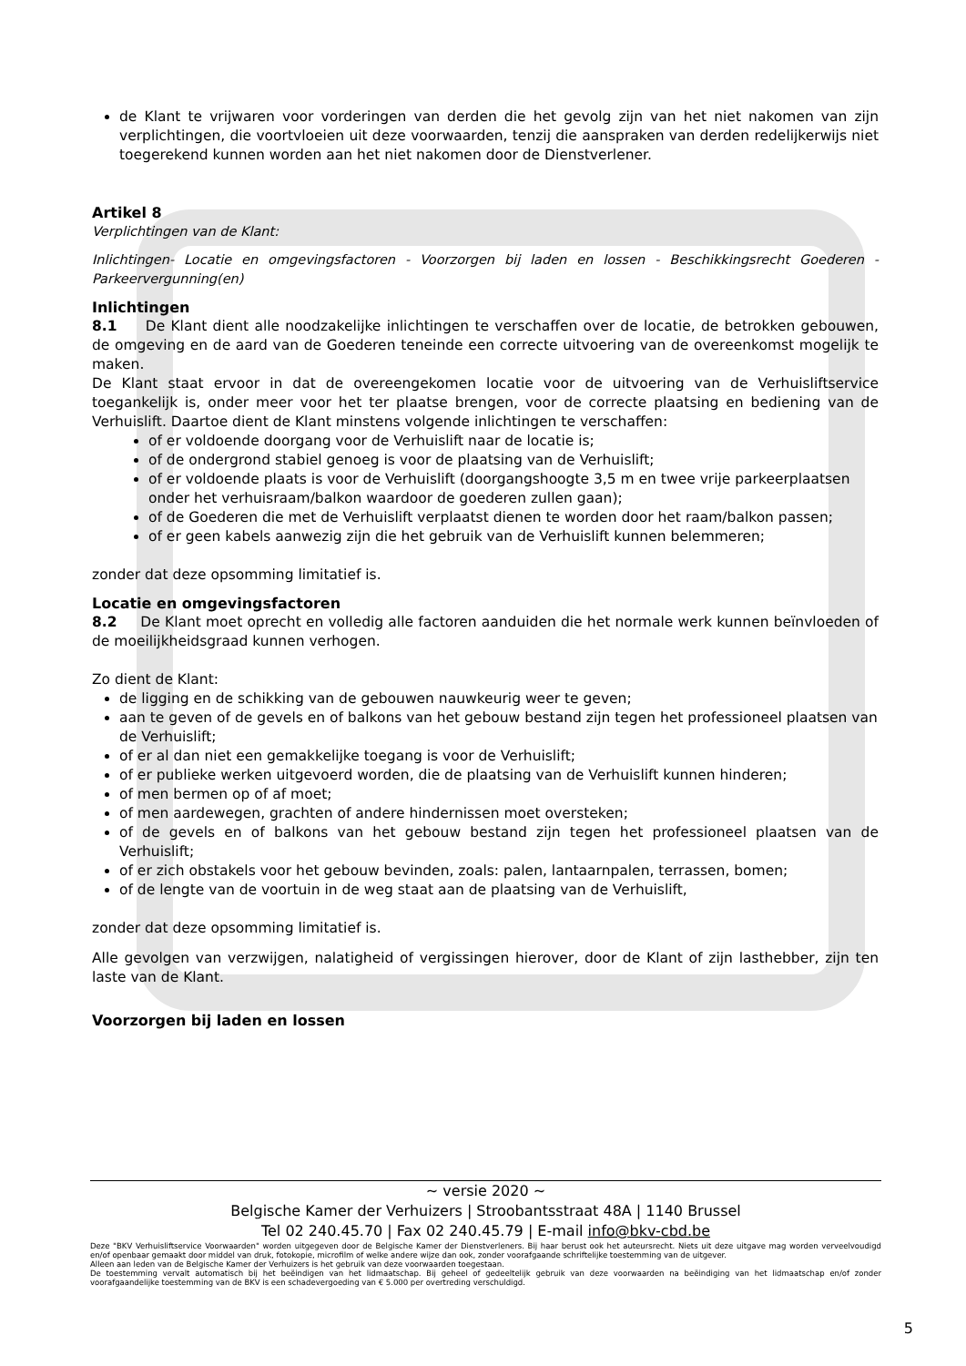de Klant te vrijwaren voor vorderingen van derden die het gevolg zijn van het niet nakomen van zijn verplichtingen, die voortvloeien uit deze voorwaarden, tenzij die aanspraken van derden redelijkerwijs niet toegerekend kunnen worden aan het niet nakomen door de Dienstverlener.
Artikel 8
Verplichtingen van de Klant:
Inlichtingen- Locatie en omgevingsfactoren - Voorzorgen bij laden en lossen - Beschikkingsrecht Goederen - Parkeervergunning(en)
Inlichtingen
8.1 De Klant dient alle noodzakelijke inlichtingen te verschaffen over de locatie, de betrokken gebouwen, de omgeving en de aard van de Goederen teneinde een correcte uitvoering van de overeenkomst mogelijk te maken.
De Klant staat ervoor in dat de overeengekomen locatie voor de uitvoering van de Verhuisliftservice toegankelijk is, onder meer voor het ter plaatse brengen, voor de correcte plaatsing en bediening van de Verhuislift. Daartoe dient de Klant minstens volgende inlichtingen te verschaffen:
of er voldoende doorgang voor de Verhuislift naar de locatie is;
of de ondergrond stabiel genoeg is voor de plaatsing van de Verhuislift;
of er voldoende plaats is voor de Verhuislift (doorgangshoogte 3,5 m en twee vrije parkeerplaatsen onder het verhuisraam/balkon waardoor de goederen zullen gaan);
of de Goederen die met de Verhuislift verplaatst dienen te worden door het raam/balkon passen;
of er geen kabels aanwezig zijn die het gebruik van de Verhuislift kunnen belemmeren;
zonder dat deze opsomming limitatief is.
Locatie en omgevingsfactoren
8.2 De Klant moet oprecht en volledig alle factoren aanduiden die het normale werk kunnen beïnvloeden of de moeilijkheidsgraad kunnen verhogen.
Zo dient de Klant:
de ligging en de schikking van de gebouwen nauwkeurig weer te geven;
aan te geven of de gevels en of balkons van het gebouw bestand zijn tegen het professioneel plaatsen van de Verhuislift;
of er al dan niet een gemakkelijke toegang is voor de Verhuislift;
of er publieke werken uitgevoerd worden, die de plaatsing van de Verhuislift kunnen hinderen;
of men bermen op of af moet;
of men aardewegen, grachten of andere hindernissen moet oversteken;
of de gevels en of balkons van het gebouw bestand zijn tegen het professioneel plaatsen van de Verhuislift;
of er zich obstakels voor het gebouw bevinden, zoals: palen, lantaarnpalen, terrassen, bomen;
of de lengte van de voortuin in de weg staat aan de plaatsing van de Verhuislift,
zonder dat deze opsomming limitatief is.
Alle gevolgen van verzwijgen, nalatigheid of vergissingen hierover, door de Klant of zijn lasthebber, zijn ten laste van de Klant.
Voorzorgen bij laden en lossen
~ versie 2020 ~
Belgische Kamer der Verhuizers | Stroobantsstraat 48A | 1140 Brussel
Tel 02 240.45.70 | Fax 02 240.45.79 | E-mail info@bkv-cbd.be
Deze "BKV Verhuisliftservice Voorwaarden" worden uitgegeven door de Belgische Kamer der Dienstverleners. Bij haar berust ook het auteursrecht. Niets uit deze uitgave mag worden verveelvoudigd en/of openbaar gemaakt door middel van druk, fotokopie, microfilm of welke andere wijze dan ook, zonder voorafgaande schriftelijke toestemming van de uitgever.
Alleen aan leden van de Belgische Kamer der Verhuizers is het gebruik van deze voorwaarden toegestaan.
De toestemming vervalt automatisch bij het beëindigen van het lidmaatschap. Bij geheel of gedeeltelijk gebruik van deze voorwaarden na beëindiging van het lidmaatschap en/of zonder voorafgaandelijke toestemming van de BKV is een schadevergoeding van € 5.000 per overtreding verschuldigd.
5